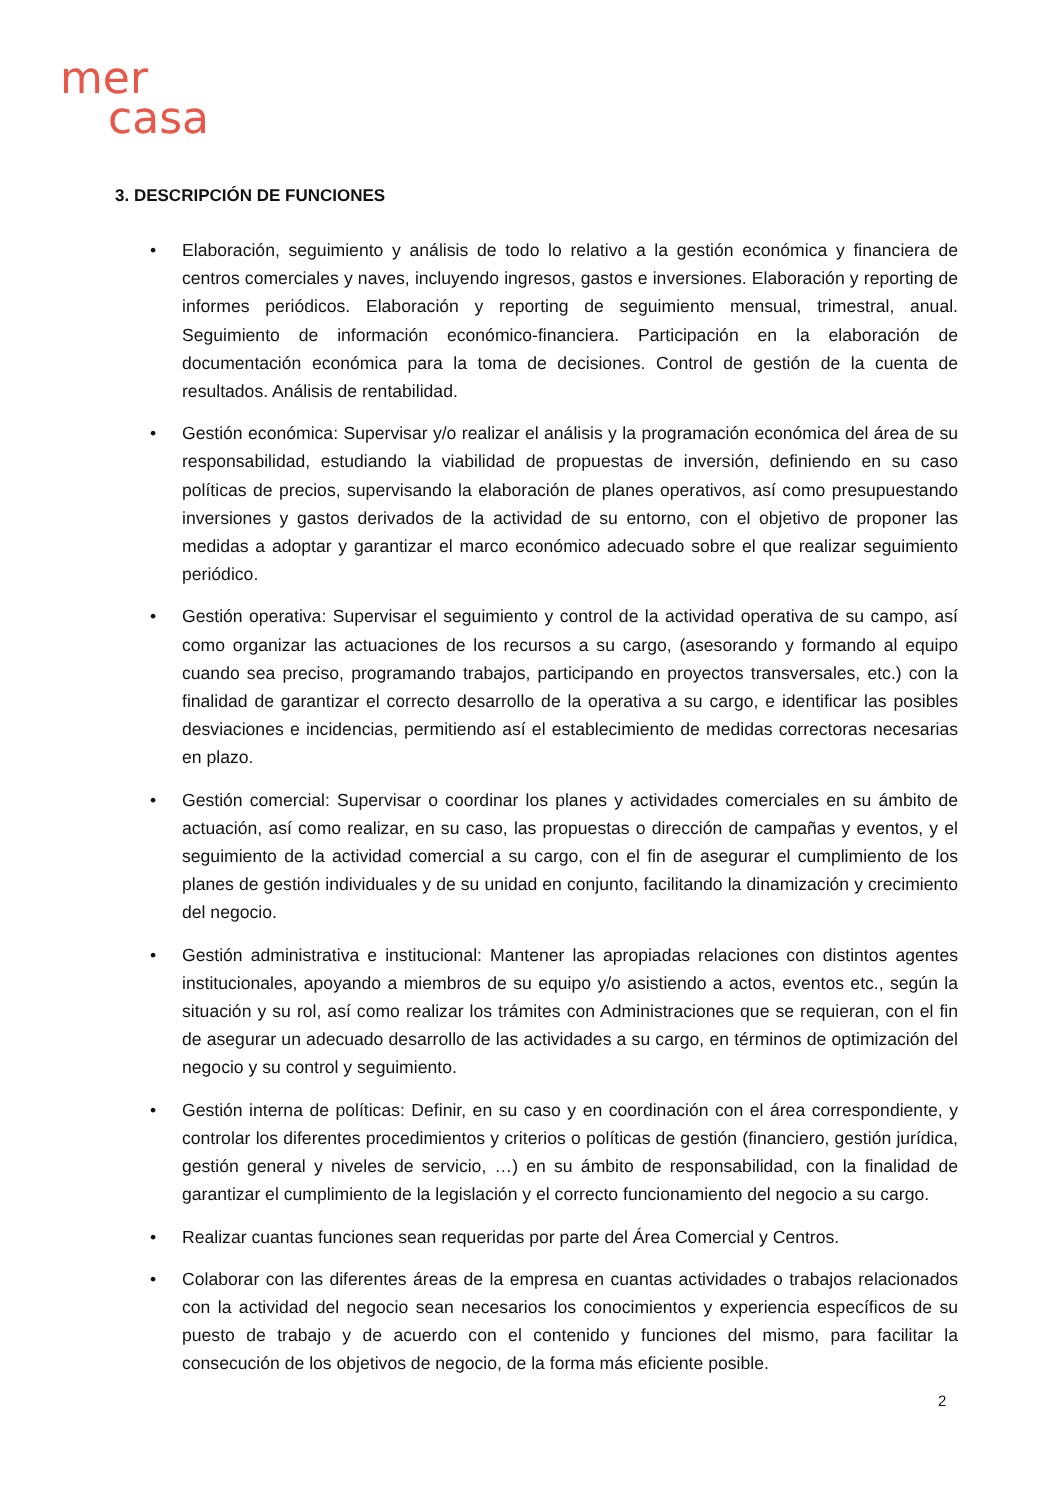mer
casa
3. DESCRIPCIÓN DE FUNCIONES
• Elaboración, seguimiento y análisis de todo lo relativo a la gestión económica y financiera de centros comerciales y naves, incluyendo ingresos, gastos e inversiones. Elaboración y reporting de informes periódicos. Elaboración y reporting de seguimiento mensual, trimestral, anual. Seguimiento de información económico-financiera. Participación en la elaboración de documentación económica para la toma de decisiones. Control de gestión de la cuenta de resultados. Análisis de rentabilidad.
• Gestión económica: Supervisar y/o realizar el análisis y la programación económica del área de su responsabilidad, estudiando la viabilidad de propuestas de inversión, definiendo en su caso políticas de precios, supervisando la elaboración de planes operativos, así como presupuestando inversiones y gastos derivados de la actividad de su entorno, con el objetivo de proponer las medidas a adoptar y garantizar el marco económico adecuado sobre el que realizar seguimiento periódico.
• Gestión operativa: Supervisar el seguimiento y control de la actividad operativa de su campo, así como organizar las actuaciones de los recursos a su cargo, (asesorando y formando al equipo cuando sea preciso, programando trabajos, participando en proyectos transversales, etc.) con la finalidad de garantizar el correcto desarrollo de la operativa a su cargo, e identificar las posibles desviaciones e incidencias, permitiendo así el establecimiento de medidas correctoras necesarias en plazo.
• Gestión comercial: Supervisar o coordinar los planes y actividades comerciales en su ámbito de actuación, así como realizar, en su caso, las propuestas o dirección de campañas y eventos, y el seguimiento de la actividad comercial a su cargo, con el fin de asegurar el cumplimiento de los planes de gestión individuales y de su unidad en conjunto, facilitando la dinamización y crecimiento del negocio.
• Gestión administrativa e institucional: Mantener las apropiadas relaciones con distintos agentes institucionales, apoyando a miembros de su equipo y/o asistiendo a actos, eventos etc., según la situación y su rol, así como realizar los trámites con Administraciones que se requieran, con el fin de asegurar un adecuado desarrollo de las actividades a su cargo, en términos de optimización del negocio y su control y seguimiento.
• Gestión interna de políticas: Definir, en su caso y en coordinación con el área correspondiente, y controlar los diferentes procedimientos y criterios o políticas de gestión (financiero, gestión jurídica, gestión general y niveles de servicio, …) en su ámbito de responsabilidad, con la finalidad de garantizar el cumplimiento de la legislación y el correcto funcionamiento del negocio a su cargo.
• Realizar cuantas funciones sean requeridas por parte del Área Comercial y Centros.
• Colaborar con las diferentes áreas de la empresa en cuantas actividades o trabajos relacionados con la actividad del negocio sean necesarios los conocimientos y experiencia específicos de su puesto de trabajo y de acuerdo con el contenido y funciones del mismo, para facilitar la consecución de los objetivos de negocio, de la forma más eficiente posible.
2